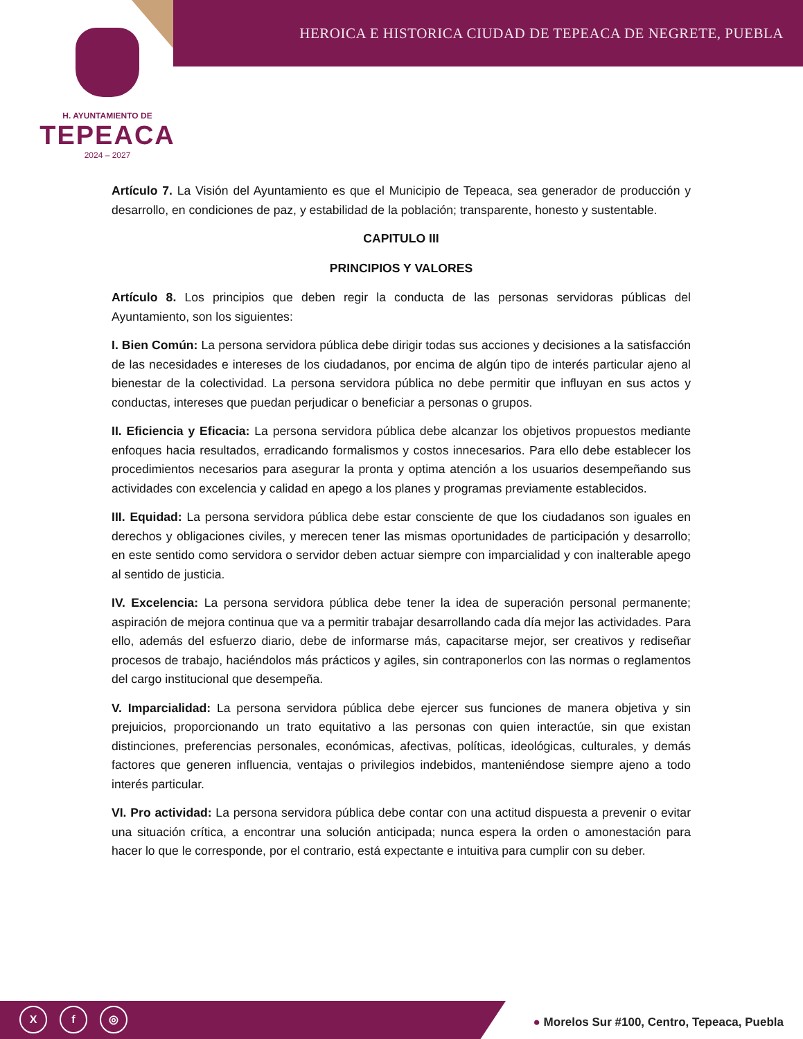HEROICA E HISTORICA CIUDAD DE TEPEACA DE NEGRETE, PUEBLA
H. AYUNTAMIENTO DE
TEPEACA
2024 – 2027
Artículo 7. La Visión del Ayuntamiento es que el Municipio de Tepeaca, sea generador de producción y desarrollo, en condiciones de paz, y estabilidad de la población; transparente, honesto y sustentable.
CAPITULO III
PRINCIPIOS Y VALORES
Artículo 8. Los principios que deben regir la conducta de las personas servidoras públicas del Ayuntamiento, son los siguientes:
I. Bien Común: La persona servidora pública debe dirigir todas sus acciones y decisiones a la satisfacción de las necesidades e intereses de los ciudadanos, por encima de algún tipo de interés particular ajeno al bienestar de la colectividad. La persona servidora pública no debe permitir que influyan en sus actos y conductas, intereses que puedan perjudicar o beneficiar a personas o grupos.
II. Eficiencia y Eficacia: La persona servidora pública debe alcanzar los objetivos propuestos mediante enfoques hacia resultados, erradicando formalismos y costos innecesarios. Para ello debe establecer los procedimientos necesarios para asegurar la pronta y optima atención a los usuarios desempeñando sus actividades con excelencia y calidad en apego a los planes y programas previamente establecidos.
III. Equidad: La persona servidora pública debe estar consciente de que los ciudadanos son iguales en derechos y obligaciones civiles, y merecen tener las mismas oportunidades de participación y desarrollo; en este sentido como servidora o servidor deben actuar siempre con imparcialidad y con inalterable apego al sentido de justicia.
IV. Excelencia: La persona servidora pública debe tener la idea de superación personal permanente; aspiración de mejora continua que va a permitir trabajar desarrollando cada día mejor las actividades. Para ello, además del esfuerzo diario, debe de informarse más, capacitarse mejor, ser creativos y rediseñar procesos de trabajo, haciéndolos más prácticos y agiles, sin contraponerlos con las normas o reglamentos del cargo institucional que desempeña.
V. Imparcialidad: La persona servidora pública debe ejercer sus funciones de manera objetiva y sin prejuicios, proporcionando un trato equitativo a las personas con quien interactúe, sin que existan distinciones, preferencias personales, económicas, afectivas, políticas, ideológicas, culturales, y demás factores que generen influencia, ventajas o privilegios indebidos, manteniéndose siempre ajeno a todo interés particular.
VI. Pro actividad: La persona servidora pública debe contar con una actitud dispuesta a prevenir o evitar una situación crítica, a encontrar una solución anticipada; nunca espera la orden o amonestación para hacer lo que le corresponde, por el contrario, está expectante e intuitiva para cumplir con su deber.
Xf ◎
● Morelos Sur #100, Centro, Tepeaca, Puebla